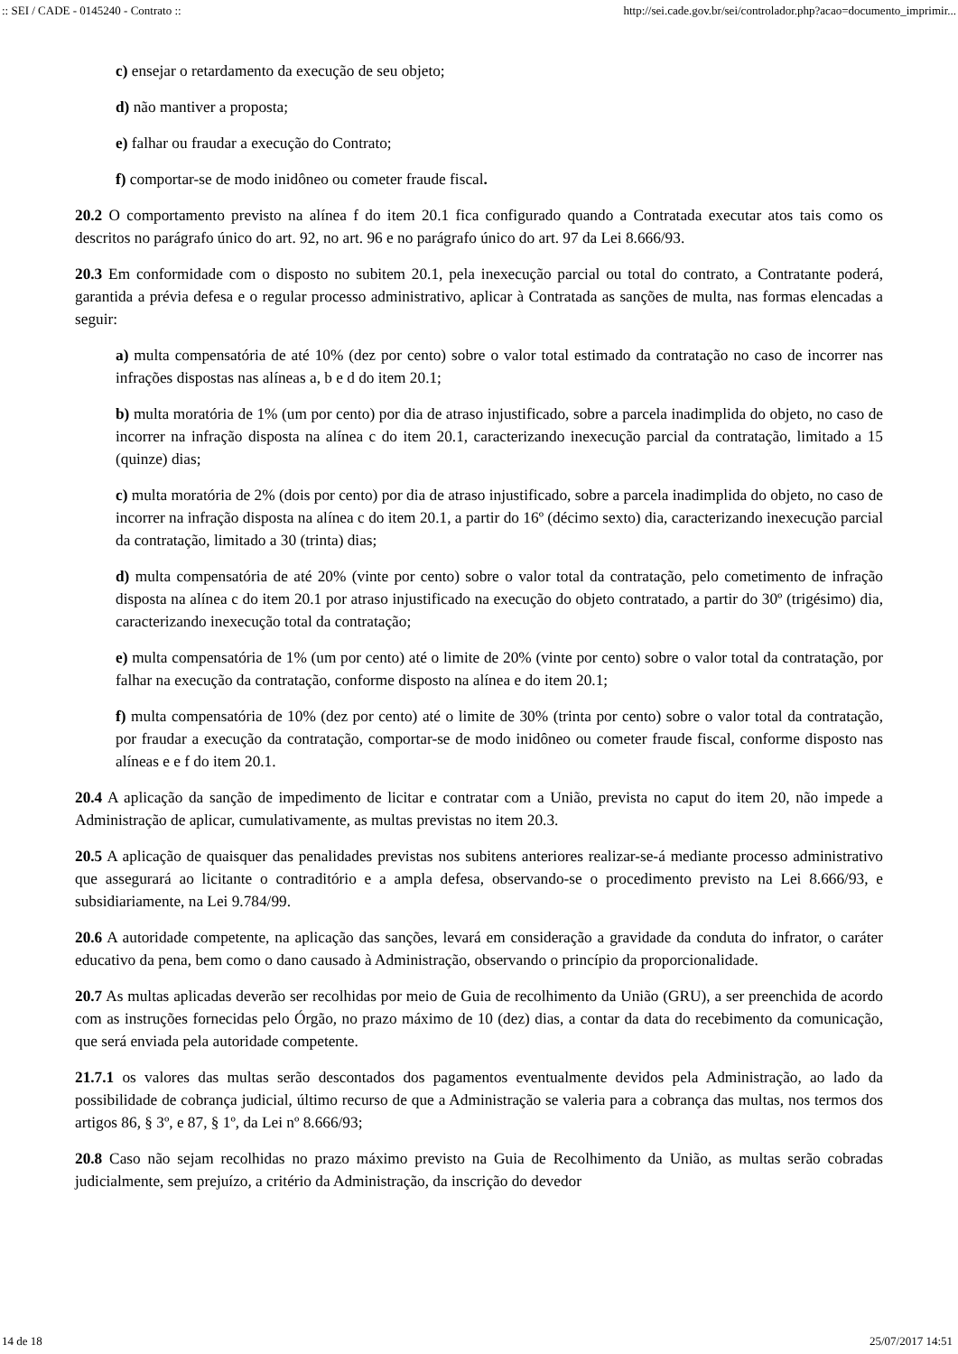:: SEI / CADE - 0145240 - Contrato :: http://sei.cade.gov.br/sei/controlador.php?acao=documento_imprimir...
c) ensejar o retardamento da execução de seu objeto;
d) não mantiver a proposta;
e) falhar ou fraudar a execução do Contrato;
f) comportar-se de modo inidôneo ou cometer fraude fiscal.
20.2 O comportamento previsto na alínea f do item 20.1 fica configurado quando a Contratada executar atos tais como os descritos no parágrafo único do art. 92, no art. 96 e no parágrafo único do art. 97 da Lei 8.666/93.
20.3 Em conformidade com o disposto no subitem 20.1, pela inexecução parcial ou total do contrato, a Contratante poderá, garantida a prévia defesa e o regular processo administrativo, aplicar à Contratada as sanções de multa, nas formas elencadas a seguir:
a) multa compensatória de até 10% (dez por cento) sobre o valor total estimado da contratação no caso de incorrer nas infrações dispostas nas alíneas a, b e d do item 20.1;
b) multa moratória de 1% (um por cento) por dia de atraso injustificado, sobre a parcela inadimplida do objeto, no caso de incorrer na infração disposta na alínea c do item 20.1, caracterizando inexecução parcial da contratação, limitado a 15 (quinze) dias;
c) multa moratória de 2% (dois por cento) por dia de atraso injustificado, sobre a parcela inadimplida do objeto, no caso de incorrer na infração disposta na alínea c do item 20.1, a partir do 16º (décimo sexto) dia, caracterizando inexecução parcial da contratação, limitado a 30 (trinta) dias;
d) multa compensatória de até 20% (vinte por cento) sobre o valor total da contratação, pelo cometimento de infração disposta na alínea c do item 20.1 por atraso injustificado na execução do objeto contratado, a partir do 30º (trigésimo) dia, caracterizando inexecução total da contratação;
e) multa compensatória de 1% (um por cento) até o limite de 20% (vinte por cento) sobre o valor total da contratação, por falhar na execução da contratação, conforme disposto na alínea e do item 20.1;
f) multa compensatória de 10% (dez por cento) até o limite de 30% (trinta por cento) sobre o valor total da contratação, por fraudar a execução da contratação, comportar-se de modo inidôneo ou cometer fraude fiscal, conforme disposto nas alíneas e e f do item 20.1.
20.4 A aplicação da sanção de impedimento de licitar e contratar com a União, prevista no caput do item 20, não impede a Administração de aplicar, cumulativamente, as multas previstas no item 20.3.
20.5 A aplicação de quaisquer das penalidades previstas nos subitens anteriores realizar-se-á mediante processo administrativo que assegurará ao licitante o contraditório e a ampla defesa, observando-se o procedimento previsto na Lei 8.666/93, e subsidiariamente, na Lei 9.784/99.
20.6 A autoridade competente, na aplicação das sanções, levará em consideração a gravidade da conduta do infrator, o caráter educativo da pena, bem como o dano causado à Administração, observando o princípio da proporcionalidade.
20.7 As multas aplicadas deverão ser recolhidas por meio de Guia de recolhimento da União (GRU), a ser preenchida de acordo com as instruções fornecidas pelo Órgão, no prazo máximo de 10 (dez) dias, a contar da data do recebimento da comunicação, que será enviada pela autoridade competente.
21.7.1 os valores das multas serão descontados dos pagamentos eventualmente devidos pela Administração, ao lado da possibilidade de cobrança judicial, último recurso de que a Administração se valeria para a cobrança das multas, nos termos dos artigos 86, § 3º, e 87, § 1º, da Lei nº 8.666/93;
20.8 Caso não sejam recolhidas no prazo máximo previsto na Guia de Recolhimento da União, as multas serão cobradas judicialmente, sem prejuízo, a critério da Administração, da inscrição do devedor
14 de 18 25/07/2017 14:51